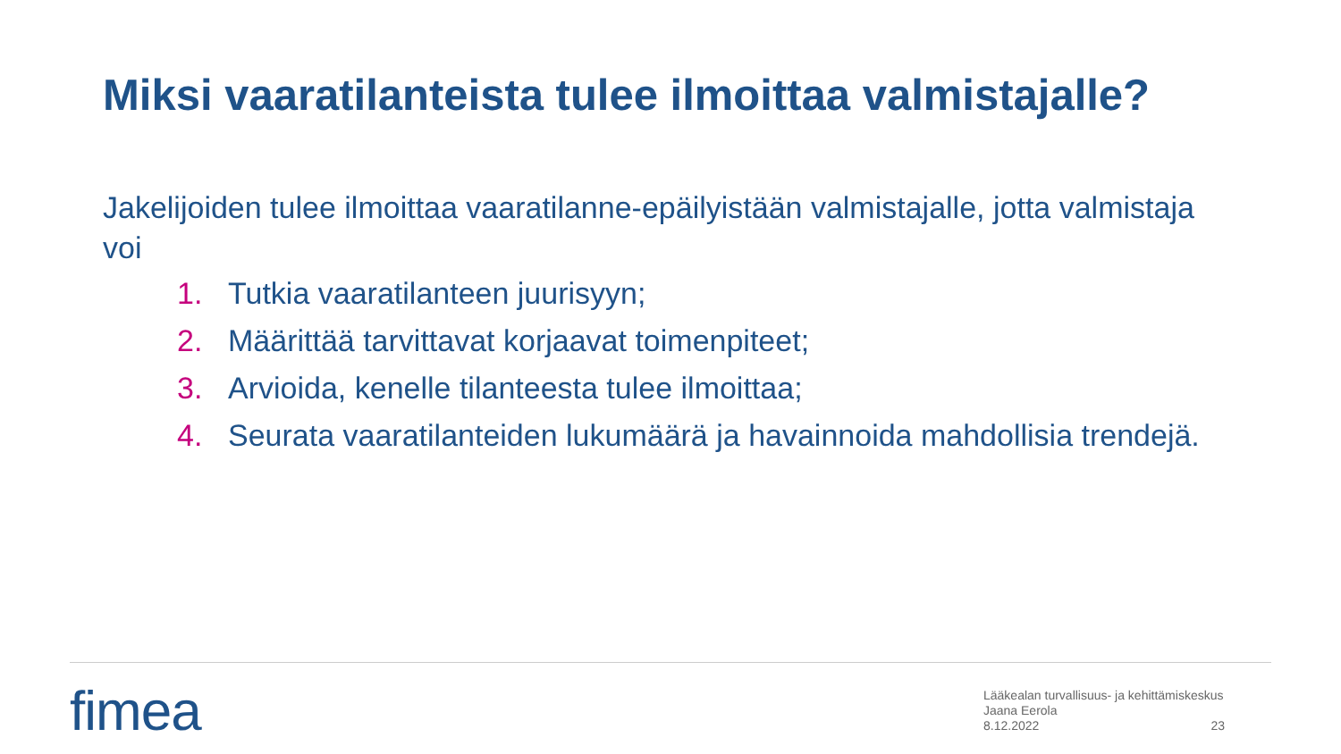Miksi vaaratilanteista tulee ilmoittaa valmistajalle?
Jakelijoiden tulee ilmoittaa vaaratilanne-epäilyistään valmistajalle, jotta valmistaja voi
1. Tutkia vaaratilanteen juurisyyn;
2. Määrittää tarvittavat korjaavat toimenpiteet;
3. Arvioida, kenelle tilanteesta tulee ilmoittaa;
4. Seurata vaaratilanteiden lukumäärä ja havainnoida mahdollisia trendejä.
fimea
Lääkealan turvallisuus- ja kehittämiskeskus
Jaana Eerola
8.12.2022
23